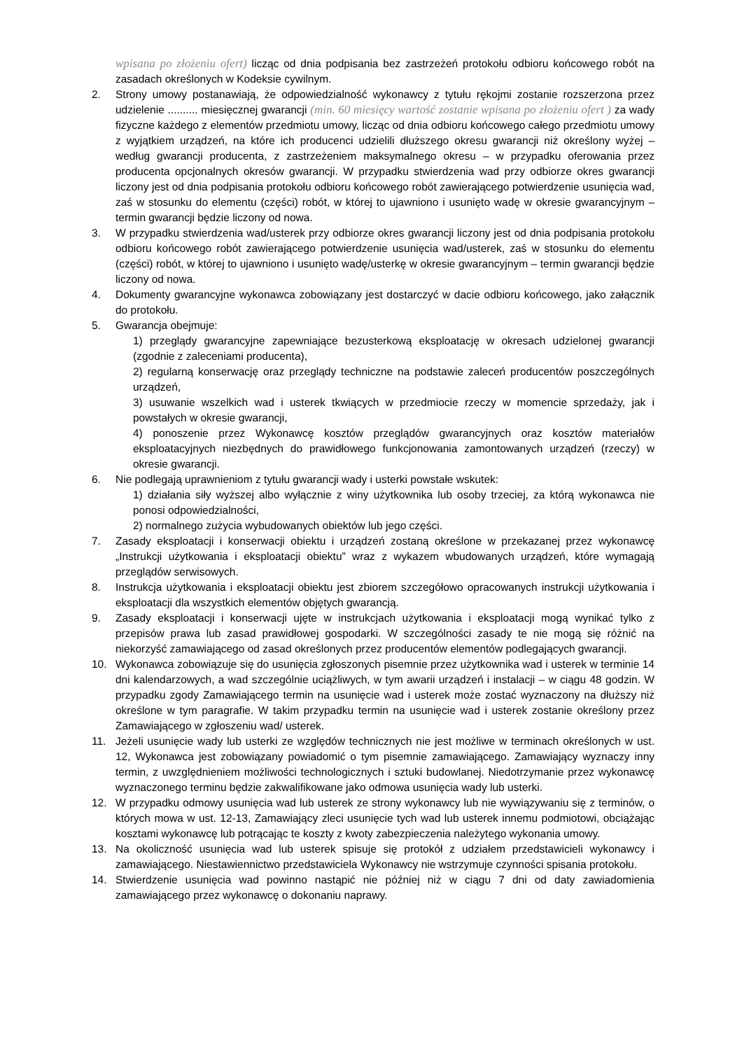wpisana po złożeniu ofert) licząc od dnia podpisania bez zastrzeżeń protokołu odbioru końcowego robót na zasadach określonych w Kodeksie cywilnym.
2. Strony umowy postanawiają, że odpowiedzialność wykonawcy z tytułu rękojmi zostanie rozszerzona przez udzielenie .......... miesięcznej gwarancji (min. 60 miesięcy wartość zostanie wpisana po złożeniu ofert ) za wady fizyczne każdego z elementów przedmiotu umowy, licząc od dnia odbioru końcowego całego przedmiotu umowy z wyjątkiem urządzeń, na które ich producenci udzielili dłuższego okresu gwarancji niż określony wyżej – według gwarancji producenta, z zastrzeżeniem maksymalnego okresu – w przypadku oferowania przez producenta opcjonalnych okresów gwarancji. W przypadku stwierdzenia wad przy odbiorze okres gwarancji liczony jest od dnia podpisania protokołu odbioru końcowego robót zawierającego potwierdzenie usunięcia wad, zaś w stosunku do elementu (części) robót, w której to ujawniono i usunięto wadę w okresie gwarancyjnym – termin gwarancji będzie liczony od nowa.
3. W przypadku stwierdzenia wad/usterek przy odbiorze okres gwarancji liczony jest od dnia podpisania protokołu odbioru końcowego robót zawierającego potwierdzenie usunięcia wad/usterek, zaś w stosunku do elementu (części) robót, w której to ujawniono i usunięto wadę/usterkę w okresie gwarancyjnym – termin gwarancji będzie liczony od nowa.
4. Dokumenty gwarancyjne wykonawca zobowiązany jest dostarczyć w dacie odbioru końcowego, jako załącznik do protokołu.
5. Gwarancja obejmuje:
1) przeglądy gwarancyjne zapewniające bezusterkową eksploatację w okresach udzielonej gwarancji (zgodnie z zaleceniami producenta),
2) regularną konserwację oraz przeglądy techniczne na podstawie zaleceń producentów poszczególnych urządzeń,
3) usuwanie wszelkich wad i usterek tkwiących w przedmiocie rzeczy w momencie sprzedaży, jak i powstałych w okresie gwarancji,
4) ponoszenie przez Wykonawcę kosztów przeglądów gwarancyjnych oraz kosztów materiałów eksploatacyjnych niezbędnych do prawidłowego funkcjonowania zamontowanych urządzeń (rzeczy) w okresie gwarancji.
6. Nie podlegają uprawnieniom z tytułu gwarancji wady i usterki powstałe wskutek:
1) działania siły wyższej albo wyłącznie z winy użytkownika lub osoby trzeciej, za którą wykonawca nie ponosi odpowiedzialności,
2) normalnego zużycia wybudowanych obiektów lub jego części.
7. Zasady eksploatacji i konserwacji obiektu i urządzeń zostaną określone w przekazanej przez wykonawcę „Instrukcji użytkowania i eksploatacji obiektu” wraz z wykazem wbudowanych urządzeń, które wymagają przeglądów serwisowych.
8. Instrukcja użytkowania i eksploatacji obiektu jest zbiorem szczegółowo opracowanych instrukcji użytkowania i eksploatacji dla wszystkich elementów objętych gwarancją.
9. Zasady eksploatacji i konserwacji ujęte w instrukcjach użytkowania i eksploatacji mogą wynikać tylko z przepisów prawa lub zasad prawidłowej gospodarki. W szczególności zasady te nie mogą się różnić na niekorzyść zamawiającego od zasad określonych przez producentów elementów podlegających gwarancji.
10. Wykonawca zobowiązuje się do usunięcia zgłoszonych pisemnie przez użytkownika wad i usterek w terminie 14 dni kalendarzowych, a wad szczególnie uciążliwych, w tym awarii urządzeń i instalacji – w ciągu 48 godzin. W przypadku zgody Zamawiającego termin na usunięcie wad i usterek może zostać wyznaczony na dłuższy niż określone w tym paragrafie. W takim przypadku termin na usunięcie wad i usterek zostanie określony przez Zamawiającego w zgłoszeniu wad/ usterek.
11. Jeżeli usunięcie wady lub usterki ze względów technicznych nie jest możliwe w terminach określonych w ust. 12, Wykonawca jest zobowiązany powiadomić o tym pisemnie zamawiającego. Zamawiający wyznaczy inny termin, z uwzględnieniem możliwości technologicznych i sztuki budowlanej. Niedotrzymanie przez wykonawcę wyznaczonego terminu będzie zakwalifikowane jako odmowa usunięcia wady lub usterki.
12. W przypadku odmowy usunięcia wad lub usterek ze strony wykonawcy lub nie wywiązywaniu się z terminów, o których mowa w ust. 12-13, Zamawiający zleci usunięcie tych wad lub usterek innemu podmiotowi, obciążając kosztami wykonawcę lub potrącając te koszty z kwoty zabezpieczenia należytego wykonania umowy.
13. Na okoliczność usunięcia wad lub usterek spisuje się protokół z udziałem przedstawicieli wykonawcy i zamawiającego. Niestawiennictwo przedstawiciela Wykonawcy nie wstrzymuje czynności spisania protokołu.
14. Stwierdzenie usunięcia wad powinno nastąpić nie później niż w ciągu 7 dni od daty zawiadomienia zamawiającego przez wykonawcę o dokonaniu naprawy.